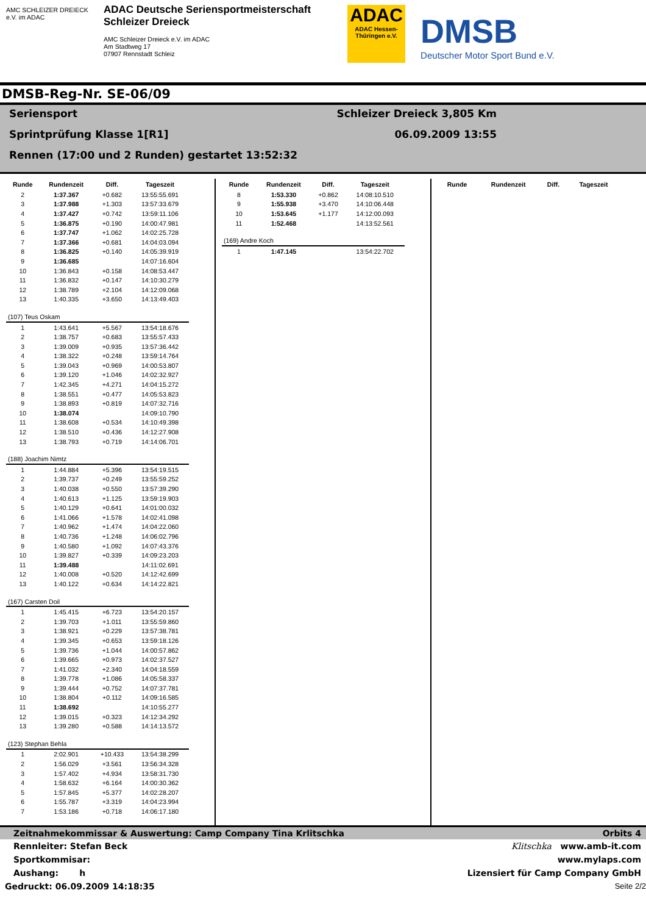AMC SCHLEIZER DREIECK e.V. im ADAC
ADAC Deutsche Seriensportmeisterschaft
Schleizer Dreieck
AMC Schleizer Dreieck e.V. im ADAC
Am Stadtweg 17
07907 Rennstadt Schleiz
ADAC
ADAC Hessen-Thüringen e.V.
DMSB
Deutscher Motor Sport Bund e.V.
DMSB-Reg-Nr. SE-06/09
Seriensport Schleizer Dreieck 3,805 Km
Sprintprüfung Klasse 1[R1] 06.09.2009 13:55
Rennen (17:00 und 2 Runden) gestartet 13:52:32
| Runde | Rundenzeit | Diff. | Tageszeit |
| --- | --- | --- | --- |
| 2 | 1:37.367 | +0.682 | 13:55:55.691 |
| 3 | 1:37.988 | +1.303 | 13:57:33.679 |
| 4 | 1:37.427 | +0.742 | 13:59:11.106 |
| 5 | 1:36.875 | +0.190 | 14:00:47.981 |
| 6 | 1:37.747 | +1.062 | 14:02:25.728 |
| 7 | 1:37.366 | +0.681 | 14:04:03.094 |
| 8 | 1:36.825 | +0.140 | 14:05:39.919 |
| 9 | 1:36.685 | | 14:07:16.604 |
| 10 | 1:36.843 | +0.158 | 14:08:53.447 |
| 11 | 1:36.832 | +0.147 | 14:10:30.279 |
| 12 | 1:38.789 | +2.104 | 14:12:09.068 |
| 13 | 1:40.335 | +3.650 | 14:13:49.403 |
| (107) Teus Oskam | | | |
| 1 | 1:43.641 | +5.567 | 13:54:18.676 |
| 2 | 1:38.757 | +0.683 | 13:55:57.433 |
| 3 | 1:39.009 | +0.935 | 13:57:36.442 |
| 4 | 1:38.322 | +0.248 | 13:59:14.764 |
| 5 | 1:39.043 | +0.969 | 14:00:53.807 |
| 6 | 1:39.120 | +1.046 | 14:02:32.927 |
| 7 | 1:42.345 | +4.271 | 14:04:15.272 |
| 8 | 1:38.551 | +0.477 | 14:05:53.823 |
| 9 | 1:38.893 | +0.819 | 14:07:32.716 |
| 10 | 1:38.074 | | 14:09:10.790 |
| 11 | 1:38.608 | +0.534 | 14:10:49.398 |
| 12 | 1:38.510 | +0.436 | 14:12:27.908 |
| 13 | 1:38.793 | +0.719 | 14:14:06.701 |
| (188) Joachim Nimtz | | | |
| 1 | 1:44.884 | +5.396 | 13:54:19.515 |
| 2 | 1:39.737 | +0.249 | 13:55:59.252 |
| 3 | 1:40.038 | +0.550 | 13:57:39.290 |
| 4 | 1:40.613 | +1.125 | 13:59:19.903 |
| 5 | 1:40.129 | +0.641 | 14:01:00.032 |
| 6 | 1:41.066 | +1.578 | 14:02:41.098 |
| 7 | 1:40.962 | +1.474 | 14:04:22.060 |
| 8 | 1:40.736 | +1.248 | 14:06:02.796 |
| 9 | 1:40.580 | +1.092 | 14:07:43.376 |
| 10 | 1:39.827 | +0.339 | 14:09:23.203 |
| 11 | 1:39.488 | | 14:11:02.691 |
| 12 | 1:40.008 | +0.520 | 14:12:42.699 |
| 13 | 1:40.122 | +0.634 | 14:14:22.821 |
| (167) Carsten Doil | | | |
| 1 | 1:45.415 | +6.723 | 13:54:20.157 |
| 2 | 1:39.703 | +1.011 | 13:55:59.860 |
| 3 | 1:38.921 | +0.229 | 13:57:38.781 |
| 4 | 1:39.345 | +0.653 | 13:59:18.126 |
| 5 | 1:39.736 | +1.044 | 14:00:57.862 |
| 6 | 1:39.665 | +0.973 | 14:02:37.527 |
| 7 | 1:41.032 | +2.340 | 14:04:18.559 |
| 8 | 1:39.778 | +1.086 | 14:05:58.337 |
| 9 | 1:39.444 | +0.752 | 14:07:37.781 |
| 10 | 1:38.804 | +0.112 | 14:09:16.585 |
| 11 | 1:38.692 | | 14:10:55.277 |
| 12 | 1:39.015 | +0.323 | 14:12:34.292 |
| 13 | 1:39.280 | +0.588 | 14:14:13.572 |
| (123) Stephan Behla | | | |
| 1 | 2:02.901 | +10.433 | 13:54:38.299 |
| 2 | 1:56.029 | +3.561 | 13:56:34.328 |
| 3 | 1:57.402 | +4.934 | 13:58:31.730 |
| 4 | 1:58.632 | +6.164 | 14:00:30.362 |
| 5 | 1:57.845 | +5.377 | 14:02:28.207 |
| 6 | 1:55.787 | +3.319 | 14:04:23.994 |
| 7 | 1:53.186 | +0.718 | 14:06:17.180 |
| Runde | Rundenzeit | Diff. | Tageszeit |
| --- | --- | --- | --- |
| 8 | 1:53.330 | +0.862 | 14:08:10.510 |
| 9 | 1:55.938 | +3.470 | 14:10:06.448 |
| 10 | 1:53.645 | +1.177 | 14:12:00.093 |
| 11 | 1:52.468 | | 14:13:52.561 |
| (169) Andre Koch | | | |
| 1 | 1:47.145 | | 13:54:22.702 |
| Runde | Rundenzeit | Diff. | Tageszeit |
| --- | --- | --- | --- |
Zeitnahmekommissar & Auswertung: Camp Company Tina Krlitschka Orbits 4
Rennleiter: Stefan Beck Klitschka www.amb-it.com
Sportkommisar: www.mylaps.com
Aushang: h Lizensiert für Camp Company GmbH
Gedruckt: 06.09.2009 14:18:35 Seite 2/2